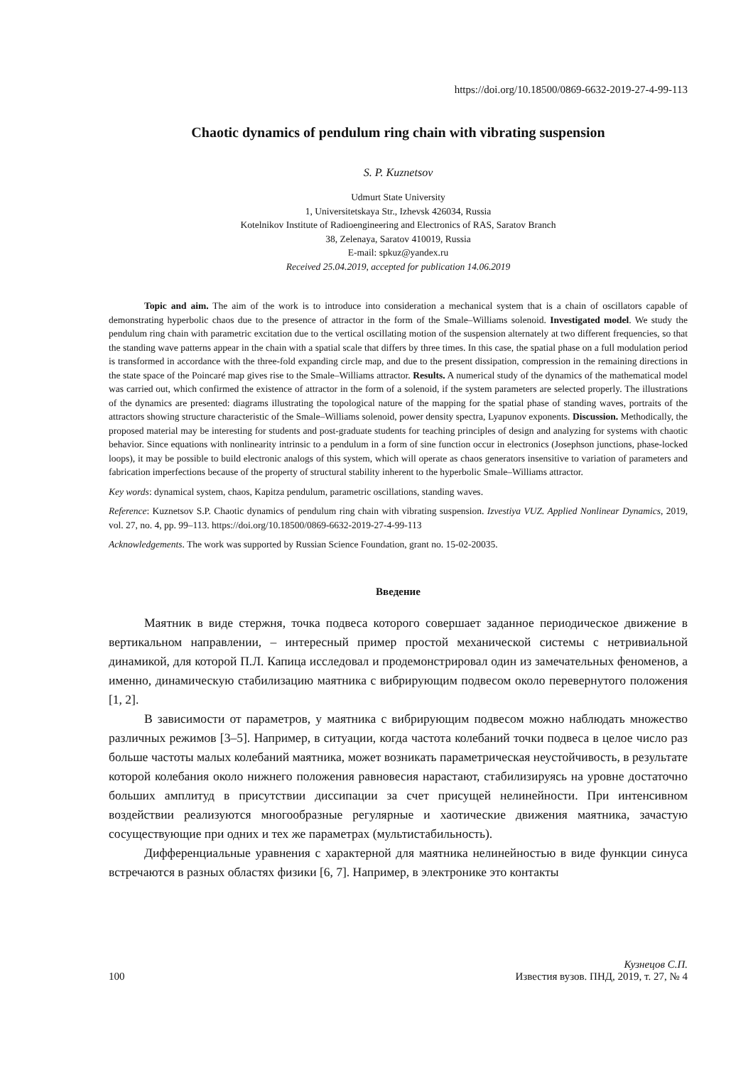https://doi.org/10.18500/0869-6632-2019-27-4-99-113
Chaotic dynamics of pendulum ring chain with vibrating suspension
S. P. Kuznetsov
Udmurt State University
1, Universitetskaya Str., Izhevsk 426034, Russia
Kotelnikov Institute of Radioengineering and Electronics of RAS, Saratov Branch
38, Zelenaya, Saratov 410019, Russia
E-mail: spkuz@yandex.ru
Received 25.04.2019, accepted for publication 14.06.2019
Topic and aim. The aim of the work is to introduce into consideration a mechanical system that is a chain of oscillators capable of demonstrating hyperbolic chaos due to the presence of attractor in the form of the Smale–Williams solenoid. Investigated model. We study the pendulum ring chain with parametric excitation due to the vertical oscillating motion of the suspension alternately at two different frequencies, so that the standing wave patterns appear in the chain with a spatial scale that differs by three times. In this case, the spatial phase on a full modulation period is transformed in accordance with the three-fold expanding circle map, and due to the present dissipation, compression in the remaining directions in the state space of the Poincaré map gives rise to the Smale–Williams attractor. Results. A numerical study of the dynamics of the mathematical model was carried out, which confirmed the existence of attractor in the form of a solenoid, if the system parameters are selected properly. The illustrations of the dynamics are presented: diagrams illustrating the topological nature of the mapping for the spatial phase of standing waves, portraits of the attractors showing structure characteristic of the Smale–Williams solenoid, power density spectra, Lyapunov exponents. Discussion. Methodically, the proposed material may be interesting for students and post-graduate students for teaching principles of design and analyzing for systems with chaotic behavior. Since equations with nonlinearity intrinsic to a pendulum in a form of sine function occur in electronics (Josephson junctions, phase-locked loops), it may be possible to build electronic analogs of this system, which will operate as chaos generators insensitive to variation of parameters and fabrication imperfections because of the property of structural stability inherent to the hyperbolic Smale–Williams attractor.
Key words: dynamical system, chaos, Kapitza pendulum, parametric oscillations, standing waves.
Reference: Kuznetsov S.P. Chaotic dynamics of pendulum ring chain with vibrating suspension. Izvestiya VUZ. Applied Nonlinear Dynamics, 2019, vol. 27, no. 4, pp. 99–113. https://doi.org/10.18500/0869-6632-2019-27-4-99-113
Acknowledgements. The work was supported by Russian Science Foundation, grant no. 15-02-20035.
Введение
Маятник в виде стержня, точка подвеса которого совершает заданное периодическое движение в вертикальном направлении, – интересный пример простой механической системы с нетривиальной динамикой, для которой П.Л. Капица исследовал и продемонстрировал один из замечательных феноменов, а именно, динамическую стабилизацию маятника с вибрирующим подвесом около перевернутого положения [1, 2].
В зависимости от параметров, у маятника с вибрирующим подвесом можно наблюдать множество различных режимов [3–5]. Например, в ситуации, когда частота колебаний точки подвеса в целое число раз больше частоты малых колебаний маятника, может возникать параметрическая неустойчивость, в результате которой колебания около нижнего положения равновесия нарастают, стабилизируясь на уровне достаточно больших амплитуд в присутствии диссипации за счет присущей нелинейности. При интенсивном воздействии реализуются многообразные регулярные и хаотические движения маятника, зачастую сосуществующие при одних и тех же параметрах (мультистабильность).
Дифференциальные уравнения с характерной для маятника нелинейностью в виде функции синуса встречаются в разных областях физики [6, 7]. Например, в электронике это контакты
100 Кузнецов С.П.
Известия вузов. ПНД, 2019, т. 27, № 4